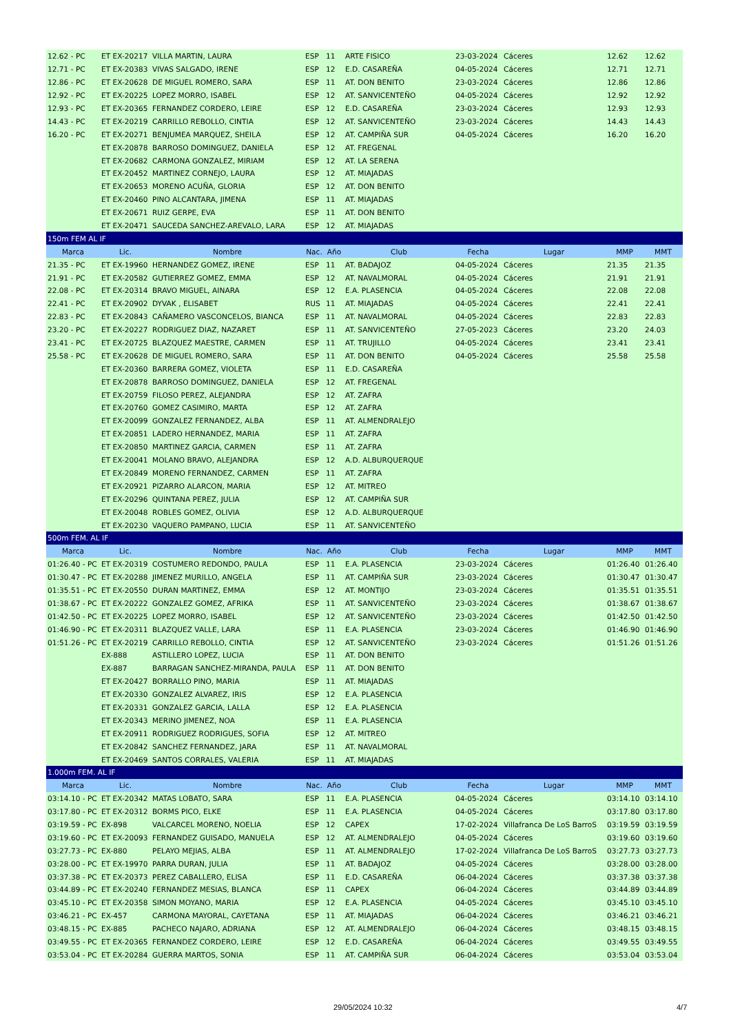| 12.62 - PC | ET EX-20217 | VILLA MARTIN, LAURA | ESP | 11 | ARTE FISICO | 23-03-2024 | Cáceres | 12.62 | 12.62 |
| 12.71 - PC | ET EX-20383 | VIVAS SALGADO, IRENE | ESP | 12 | E.D. CASAREÑA | 04-05-2024 | Cáceres | 12.71 | 12.71 |
| 12.86 - PC | ET EX-20628 | DE MIGUEL ROMERO, SARA | ESP | 11 | AT. DON BENITO | 23-03-2024 | Cáceres | 12.86 | 12.86 |
| 12.92 - PC | ET EX-20225 | LOPEZ MORRO, ISABEL | ESP | 12 | AT. SANVICENTEÑO | 04-05-2024 | Cáceres | 12.92 | 12.92 |
| 12.93 - PC | ET EX-20365 | FERNANDEZ CORDERO, LEIRE | ESP | 12 | E.D. CASAREÑA | 23-03-2024 | Cáceres | 12.93 | 12.93 |
| 14.43 - PC | ET EX-20219 | CARRILLO REBOLLO, CINTIA | ESP | 12 | AT. SANVICENTEÑO | 23-03-2024 | Cáceres | 14.43 | 14.43 |
| 16.20 - PC | ET EX-20271 | BENJUMEA MARQUEZ, SHEILA | ESP | 12 | AT. CAMPIÑA SUR | 04-05-2024 | Cáceres | 16.20 | 16.20 |
| | ET EX-20878 | BARROSO DOMINGUEZ, DANIELA | ESP | 12 | AT. FREGENAL | | | | |
| | ET EX-20682 | CARMONA GONZALEZ, MIRIAM | ESP | 12 | AT. LA SERENA | | | | |
| | ET EX-20452 | MARTINEZ CORNEJO, LAURA | ESP | 12 | AT. MIAJADAS | | | | |
| | ET EX-20653 | MORENO ACUÑA, GLORIA | ESP | 12 | AT. DON BENITO | | | | |
| | ET EX-20460 | PINO ALCANTARA, JIMENA | ESP | 11 | AT. MIAJADAS | | | | |
| | ET EX-20671 | RUIZ GERPE, EVA | ESP | 11 | AT. DON BENITO | | | | |
| | ET EX-20471 | SAUCEDA SANCHEZ-AREVALO, LARA | ESP | 12 | AT. MIAJADAS | | | | |
| 150m FEM AL IF | | | | | | | | | |
| Marca | Lic. | Nombre | Nac. | Año | Club | Fecha | Lugar | MMP | MMT |
| 21.35 - PC | ET EX-19960 | HERNANDEZ GOMEZ, IRENE | ESP | 11 | AT. BADAJOZ | 04-05-2024 | Cáceres | 21.35 | 21.35 |
| 21.91 - PC | ET EX-20582 | GUTIERREZ GOMEZ, EMMA | ESP | 12 | AT. NAVALMORAL | 04-05-2024 | Cáceres | 21.91 | 21.91 |
| 22.08 - PC | ET EX-20314 | BRAVO MIGUEL, AINARA | ESP | 12 | E.A. PLASENCIA | 04-05-2024 | Cáceres | 22.08 | 22.08 |
| 22.41 - PC | ET EX-20902 | DYVAK , ELISABET | RUS | 11 | AT. MIAJADAS | 04-05-2024 | Cáceres | 22.41 | 22.41 |
| 22.83 - PC | ET EX-20843 | CAÑAMERO VASCONCELOS, BIANCA | ESP | 11 | AT. NAVALMORAL | 04-05-2024 | Cáceres | 22.83 | 22.83 |
| 23.20 - PC | ET EX-20227 | RODRIGUEZ DIAZ, NAZARET | ESP | 11 | AT. SANVICENTEÑO | 27-05-2023 | Cáceres | 23.20 | 24.03 |
| 23.41 - PC | ET EX-20725 | BLAZQUEZ MAESTRE, CARMEN | ESP | 11 | AT. TRUJILLO | 04-05-2024 | Cáceres | 23.41 | 23.41 |
| 25.58 - PC | ET EX-20628 | DE MIGUEL ROMERO, SARA | ESP | 11 | AT. DON BENITO | 04-05-2024 | Cáceres | 25.58 | 25.58 |
| | ET EX-20360 | BARRERA GOMEZ, VIOLETA | ESP | 11 | E.D. CASAREÑA | | | | |
| | ET EX-20878 | BARROSO DOMINGUEZ, DANIELA | ESP | 12 | AT. FREGENAL | | | | |
| | ET EX-20759 | FILOSO PEREZ, ALEJANDRA | ESP | 12 | AT. ZAFRA | | | | |
| | ET EX-20760 | GOMEZ CASIMIRO, MARTA | ESP | 12 | AT. ZAFRA | | | | |
| | ET EX-20099 | GONZALEZ FERNANDEZ, ALBA | ESP | 11 | AT. ALMENDRALEJO | | | | |
| | ET EX-20851 | LADERO HERNANDEZ, MARIA | ESP | 11 | AT. ZAFRA | | | | |
| | ET EX-20850 | MARTINEZ GARCIA, CARMEN | ESP | 11 | AT. ZAFRA | | | | |
| | ET EX-20041 | MOLANO BRAVO, ALEJANDRA | ESP | 12 | A.D. ALBURQUERQUE | | | | |
| | ET EX-20849 | MORENO FERNANDEZ, CARMEN | ESP | 11 | AT. ZAFRA | | | | |
| | ET EX-20921 | PIZARRO ALARCON, MARIA | ESP | 12 | AT. MITREO | | | | |
| | ET EX-20296 | QUINTANA PEREZ, JULIA | ESP | 12 | AT. CAMPIÑA SUR | | | | |
| | ET EX-20048 | ROBLES GOMEZ, OLIVIA | ESP | 12 | A.D. ALBURQUERQUE | | | | |
| | ET EX-20230 | VAQUERO PAMPANO, LUCIA | ESP | 11 | AT. SANVICENTEÑO | | | | |
| 500m FEM. AL IF | | | | | | | | | |
| Marca | Lic. | Nombre | Nac. | Año | Club | Fecha | Lugar | MMP | MMT |
| 01:26.40 - PC | ET EX-20319 | COSTUMERO REDONDO, PAULA | ESP | 11 | E.A. PLASENCIA | 23-03-2024 | Cáceres | 01:26.40 | 01:26.40 |
| 01:30.47 - PC | ET EX-20288 | JIMENEZ MURILLO, ANGELA | ESP | 11 | AT. CAMPIÑA SUR | 23-03-2024 | Cáceres | 01:30.47 | 01:30.47 |
| 01:35.51 - PC | ET EX-20550 | DURAN MARTINEZ, EMMA | ESP | 12 | AT. MONTIJO | 23-03-2024 | Cáceres | 01:35.51 | 01:35.51 |
| 01:38.67 - PC | ET EX-20222 | GONZALEZ GOMEZ, AFRIKA | ESP | 11 | AT. SANVICENTEÑO | 23-03-2024 | Cáceres | 01:38.67 | 01:38.67 |
| 01:42.50 - PC | ET EX-20225 | LOPEZ MORRO, ISABEL | ESP | 12 | AT. SANVICENTEÑO | 23-03-2024 | Cáceres | 01:42.50 | 01:42.50 |
| 01:46.90 - PC | ET EX-20311 | BLAZQUEZ VALLE, LARA | ESP | 11 | E.A. PLASENCIA | 23-03-2024 | Cáceres | 01:46.90 | 01:46.90 |
| 01:51.26 - PC | ET EX-20219 | CARRILLO REBOLLO, CINTIA | ESP | 12 | AT. SANVICENTEÑO | 23-03-2024 | Cáceres | 01:51.26 | 01:51.26 |
| | EX-888 | ASTILLERO LOPEZ, LUCIA | ESP | 11 | AT. DON BENITO | | | | |
| | EX-887 | BARRAGAN SANCHEZ-MIRANDA, PAULA | ESP | 11 | AT. DON BENITO | | | | |
| | ET EX-20427 | BORRALLO PINO, MARIA | ESP | 11 | AT. MIAJADAS | | | | |
| | ET EX-20330 | GONZALEZ ALVAREZ, IRIS | ESP | 12 | E.A. PLASENCIA | | | | |
| | ET EX-20331 | GONZALEZ GARCIA, LALLA | ESP | 12 | E.A. PLASENCIA | | | | |
| | ET EX-20343 | MERINO JIMENEZ, NOA | ESP | 11 | E.A. PLASENCIA | | | | |
| | ET EX-20911 | RODRIGUEZ RODRIGUES, SOFIA | ESP | 12 | AT. MITREO | | | | |
| | ET EX-20842 | SANCHEZ FERNANDEZ, JARA | ESP | 11 | AT. NAVALMORAL | | | | |
| | ET EX-20469 | SANTOS CORRALES, VALERIA | ESP | 11 | AT. MIAJADAS | | | | |
| 1.000m FEM. AL IF | | | | | | | | | |
| Marca | Lic. | Nombre | Nac. | Año | Club | Fecha | Lugar | MMP | MMT |
| 03:14.10 - PC | ET EX-20342 | MATAS LOBATO, SARA | ESP | 11 | E.A. PLASENCIA | 04-05-2024 | Cáceres | 03:14.10 | 03:14.10 |
| 03:17.80 - PC | ET EX-20312 | BORMS PICO, ELKE | ESP | 11 | E.A. PLASENCIA | 04-05-2024 | Cáceres | 03:17.80 | 03:17.80 |
| 03:19.59 - PC | EX-898 | VALCARCEL MORENO, NOELIA | ESP | 12 | CAPEX | 17-02-2024 | Villafranca De LoS BarroS | 03:19.59 | 03:19.59 |
| 03:19.60 - PC | ET EX-20093 | FERNANDEZ GUISADO, MANUELA | ESP | 12 | AT. ALMENDRALEJO | 04-05-2024 | Cáceres | 03:19.60 | 03:19.60 |
| 03:27.73 - PC | EX-880 | PELAYO MEJIAS, ALBA | ESP | 11 | AT. ALMENDRALEJO | 17-02-2024 | Villafranca De LoS BarroS | 03:27.73 | 03:27.73 |
| 03:28.00 - PC | ET EX-19970 | PARRA DURAN, JULIA | ESP | 11 | AT. BADAJOZ | 04-05-2024 | Cáceres | 03:28.00 | 03:28.00 |
| 03:37.38 - PC | ET EX-20373 | PEREZ CABALLERO, ELISA | ESP | 11 | E.D. CASAREÑA | 06-04-2024 | Cáceres | 03:37.38 | 03:37.38 |
| 03:44.89 - PC | ET EX-20240 | FERNANDEZ MESIAS, BLANCA | ESP | 11 | CAPEX | 06-04-2024 | Cáceres | 03:44.89 | 03:44.89 |
| 03:45.10 - PC | ET EX-20358 | SIMON MOYANO, MARIA | ESP | 12 | E.A. PLASENCIA | 04-05-2024 | Cáceres | 03:45.10 | 03:45.10 |
| 03:46.21 - PC | EX-457 | CARMONA MAYORAL, CAYETANA | ESP | 11 | AT. MIAJADAS | 06-04-2024 | Cáceres | 03:46.21 | 03:46.21 |
| 03:48.15 - PC | EX-885 | PACHECO NAJARO, ADRIANA | ESP | 12 | AT. ALMENDRALEJO | 06-04-2024 | Cáceres | 03:48.15 | 03:48.15 |
| 03:49.55 - PC | ET EX-20365 | FERNANDEZ CORDERO, LEIRE | ESP | 12 | E.D. CASAREÑA | 06-04-2024 | Cáceres | 03:49.55 | 03:49.55 |
| 03:53.04 - PC | ET EX-20284 | GUERRA MARTOS, SONIA | ESP | 11 | AT. CAMPIÑA SUR | 06-04-2024 | Cáceres | 03:53.04 | 03:53.04 |
29/05/2024 10:32 4/7